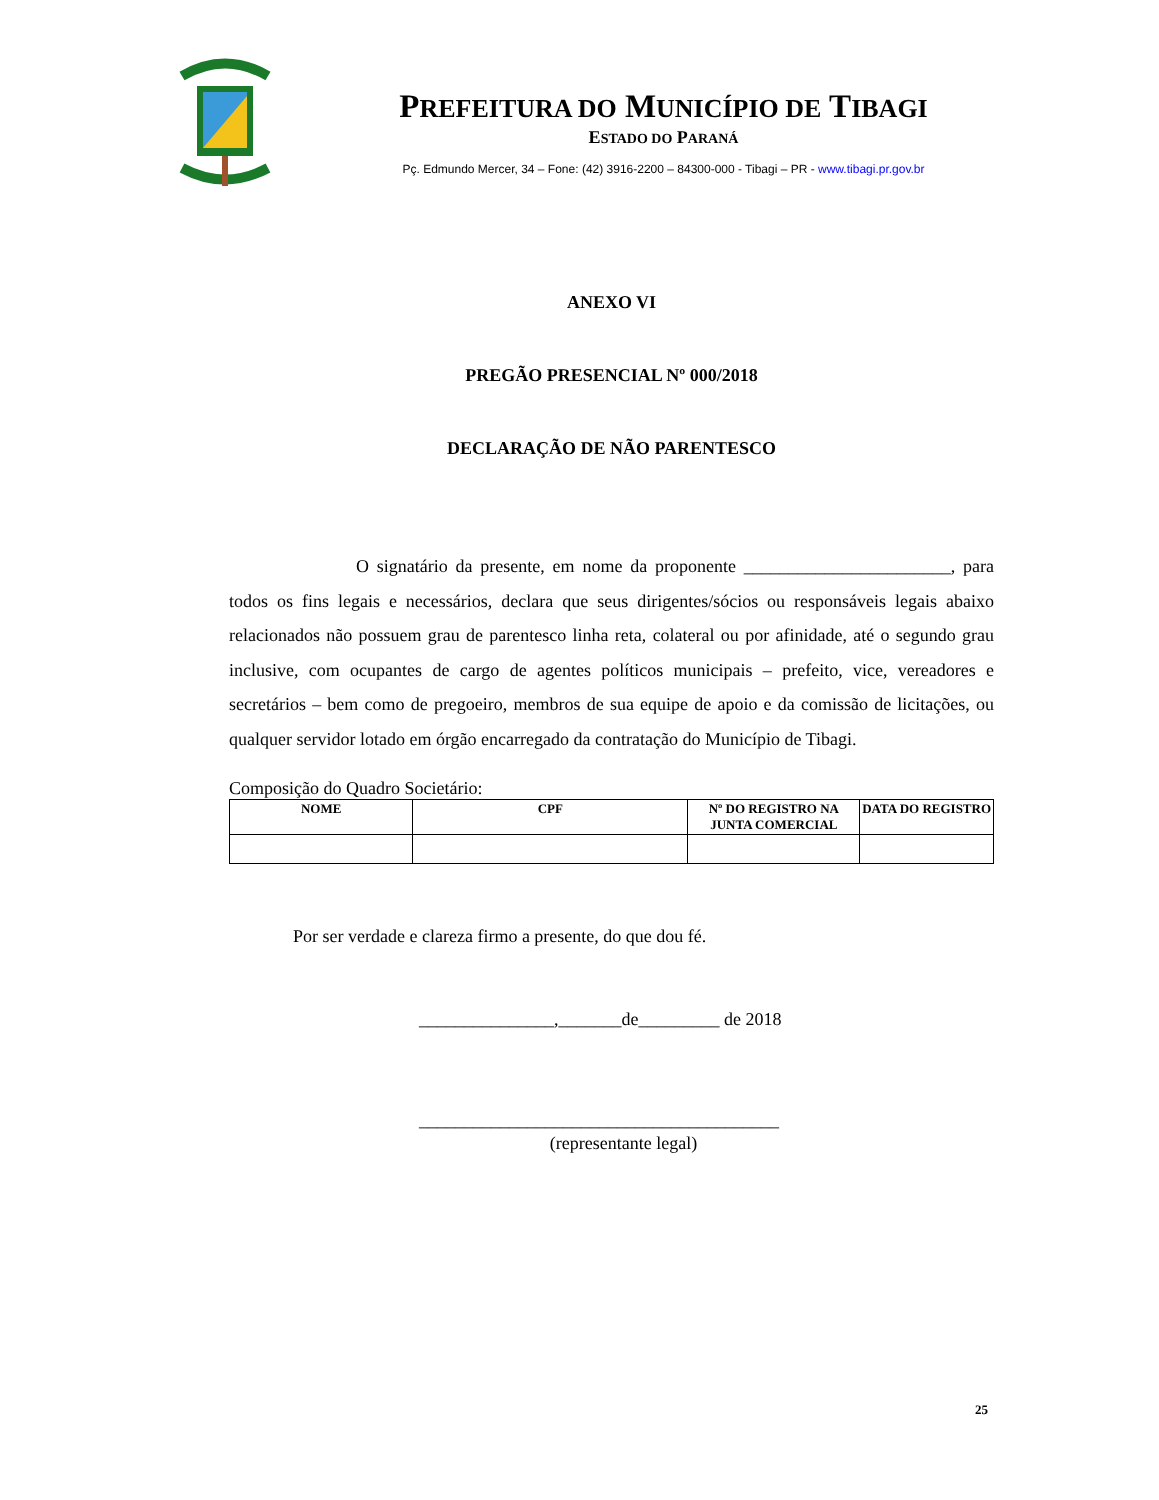PREFEITURA DO MUNICÍPIO DE TIBAGI
ESTADO DO PARANÁ
Pç. Edmundo Mercer, 34 – Fone: (42) 3916-2200 – 84300-000 - Tibagi – PR - www.tibagi.pr.gov.br
ANEXO VI
PREGÃO PRESENCIAL Nº 000/2018
DECLARAÇÃO DE NÃO PARENTESCO
O signatário da presente, em nome da proponente _______________________, para todos os fins legais e necessários, declara que seus dirigentes/sócios ou responsáveis legais abaixo relacionados não possuem grau de parentesco linha reta, colateral ou por afinidade, até o segundo grau inclusive, com ocupantes de cargo de agentes políticos municipais – prefeito, vice, vereadores e secretários – bem como de pregoeiro, membros de sua equipe de apoio e da comissão de licitações, ou qualquer servidor lotado em órgão encarregado da contratação do Município de Tibagi.
Composição do Quadro Societário:
| NOME | CPF | Nº DO REGISTRO NA JUNTA COMERCIAL | DATA DO REGISTRO |
| --- | --- | --- | --- |
Por ser verdade e clareza firmo a presente, do que dou fé.
_______________,_______de_________ de 2018
________________________________________
(representante legal)
25